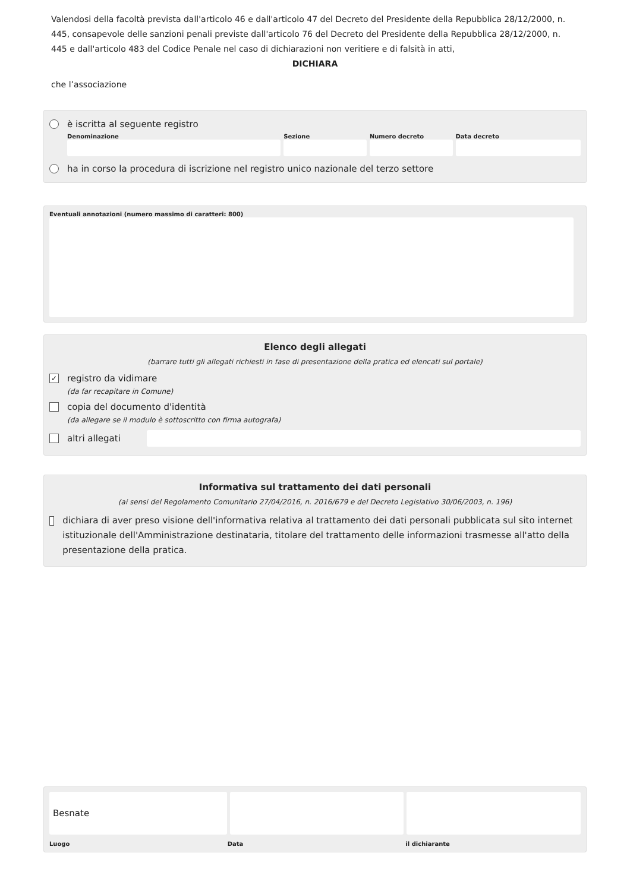Valendosi della facoltà prevista dall'articolo 46 e dall'articolo 47 del Decreto del Presidente della Repubblica 28/12/2000, n. 445, consapevole delle sanzioni penali previste dall'articolo 76 del Decreto del Presidente della Repubblica 28/12/2000, n. 445 e dall'articolo 483 del Codice Penale nel caso di dichiarazioni non veritiere e di falsità in atti,
DICHIARA
che l’associazione
è iscritta al seguente registro
Denominazione Sezione Numero decreto Data decreto
ha in corso la procedura di iscrizione nel registro unico nazionale del terzo settore
Eventuali annotazioni (numero massimo di caratteri: 800)
Elenco degli allegati
(barrare tutti gli allegati richiesti in fase di presentazione della pratica ed elencati sul portale)
✓ registro da vidimare
(da far recapitare in Comune)
copia del documento d'identità
(da allegare se il modulo è sottoscritto con firma autografa)
altri allegati
Informativa sul trattamento dei dati personali
(ai sensi del Regolamento Comunitario 27/04/2016, n. 2016/679 e del Decreto Legislativo 30/06/2003, n. 196)
dichiara di aver preso visione dell'informativa relativa al trattamento dei dati personali pubblicata sul sito internet istituzionale dell'Amministrazione destinataria, titolare del trattamento delle informazioni trasmesse all'atto della presentazione della pratica.
Besnate
Luogo Data il dichiarante